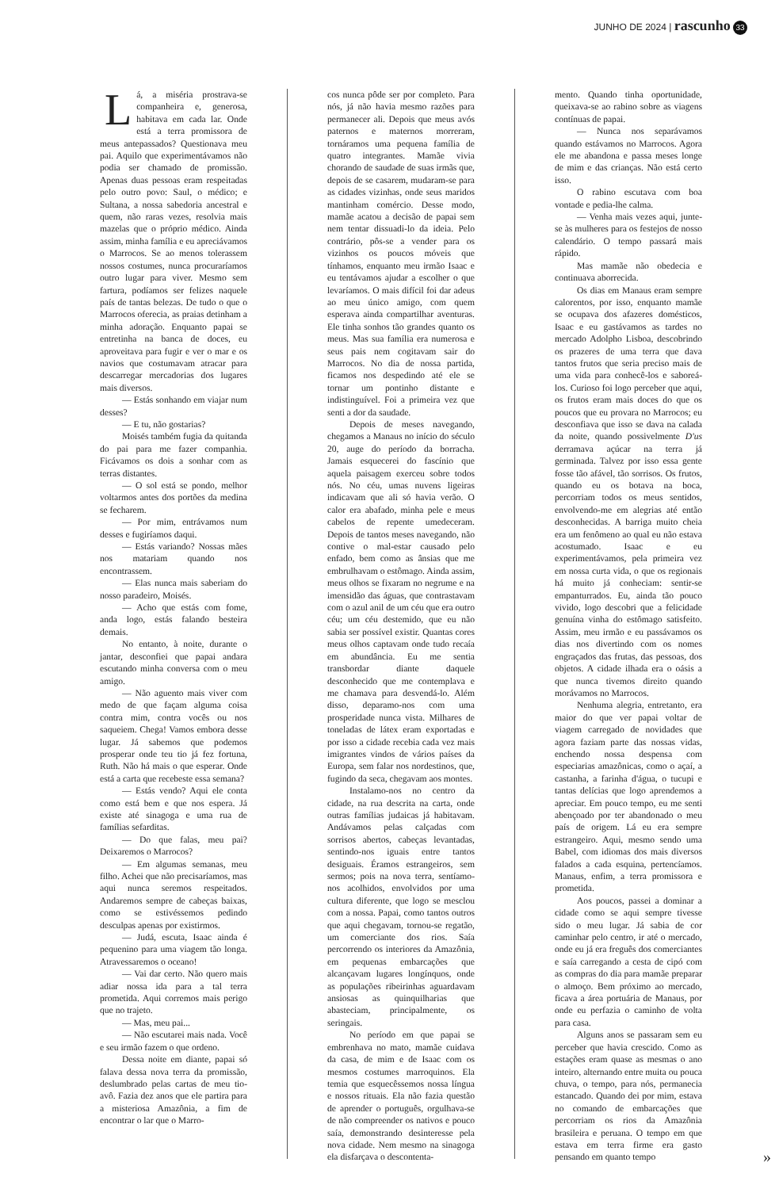JUNHO DE 2024 | rascunho 33
Lá, a miséria prostrava-se companheira e, generosa, habitava em cada lar. Onde está a terra promissora de meus antepassados? Questionava meu pai. Aquilo que experimentávamos não podia ser chamado de promissão. Apenas duas pessoas eram respeitadas pelo outro povo: Saul, o médico; e Sultana, a nossa sabedoria ancestral e quem, não raras vezes, resolvia mais mazelas que o próprio médico. Ainda assim, minha família e eu apreciávamos o Marrocos. Se ao menos tolerassem nossos costumes, nunca procuraríamos outro lugar para viver. Mesmo sem fartura, podíamos ser felizes naquele país de tantas belezas. De tudo o que o Marrocos oferecia, as praias detinham a minha adoração. Enquanto papai se entretinha na banca de doces, eu aproveitava para fugir e ver o mar e os navios que costumavam atracar para descarregar mercadorias dos lugares mais diversos.
— Estás sonhando em viajar num desses?
— E tu, não gostarias?
Moisés também fugia da quitanda do pai para me fazer companhia. Ficávamos os dois a sonhar com as terras distantes.
— O sol está se pondo, melhor voltarmos antes dos portões da medina se fecharem.
— Por mim, entrávamos num desses e fugiríamos daqui.
— Estás variando? Nossas mães nos matariam quando nos encontrassem.
— Elas nunca mais saberiam do nosso paradeiro, Moisés.
— Acho que estás com fome, anda logo, estás falando besteira demais.
No entanto, à noite, durante o jantar, desconfiei que papai andara escutando minha conversa com o meu amigo.
— Não aguento mais viver com medo de que façam alguma coisa contra mim, contra vocês ou nos saqueiem. Chega! Vamos embora desse lugar. Já sabemos que podemos prosperar onde teu tio já fez fortuna, Ruth. Não há mais o que esperar. Onde está a carta que recebeste essa semana?
— Estás vendo? Aqui ele conta como está bem e que nos espera. Já existe até sinagoga e uma rua de famílias sefarditas.
— Do que falas, meu pai? Deixaremos o Marrocos?
— Em algumas semanas, meu filho. Achei que não precisaríamos, mas aqui nunca seremos respeitados. Andaremos sempre de cabeças baixas, como se estivéssemos pedindo desculpas apenas por existirmos.
— Judá, escuta, Isaac ainda é pequenino para uma viagem tão longa. Atravessaremos o oceano!
— Vai dar certo. Não quero mais adiar nossa ida para a tal terra prometida. Aqui corremos mais perigo que no trajeto.
— Mas, meu pai...
— Não escutarei mais nada. Você e seu irmão fazem o que ordeno.
Dessa noite em diante, papai só falava dessa nova terra da promissão, deslumbrado pelas cartas de meu tio-avô. Fazia dez anos que ele partira para a misteriosa Amazônia, a fim de encontrar o lar que o Marro-
cos nunca pôde ser por completo. Para nós, já não havia mesmo razões para permanecer ali. Depois que meus avós paternos e maternos morreram, tornáramos uma pequena família de quatro integrantes. Mamãe vivia chorando de saudade de suas irmãs que, depois de se casarem, mudaram-se para as cidades vizinhas, onde seus maridos mantinham comércio. Desse modo, mamãe acatou a decisão de papai sem nem tentar dissuadi-lo da ideia. Pelo contrário, pôs-se a vender para os vizinhos os poucos móveis que tínhamos, enquanto meu irmão Isaac e eu tentávamos ajudar a escolher o que levaríamos. O mais difícil foi dar adeus ao meu único amigo, com quem esperava ainda compartilhar aventuras. Ele tinha sonhos tão grandes quanto os meus. Mas sua família era numerosa e seus pais nem cogitavam sair do Marrocos. No dia de nossa partida, ficamos nos despedindo até ele se tornar um pontinho distante e indistinguível. Foi a primeira vez que senti a dor da saudade.
Depois de meses navegando, chegamos a Manaus no início do século 20, auge do período da borracha. Jamais esquecerei do fascínio que aquela paisagem exerceu sobre todos nós. No céu, umas nuvens ligeiras indicavam que ali só havia verão. O calor era abafado, minha pele e meus cabelos de repente umedeceram. Depois de tantos meses navegando, não contive o mal-estar causado pelo enfado, bem como as ânsias que me embrulhavam o estômago. Ainda assim, meus olhos se fixaram no negrume e na imensidão das águas, que contrastavam com o azul anil de um céu que era outro céu; um céu destemido, que eu não sabia ser possível existir. Quantas cores meus olhos captavam onde tudo recaía em abundância. Eu me sentia transbordar diante daquele desconhecido que me contemplava e me chamava para desvendá-lo. Além disso, deparamo-nos com uma prosperidade nunca vista. Milhares de toneladas de látex eram exportadas e por isso a cidade recebia cada vez mais imigrantes vindos de vários países da Europa, sem falar nos nordestinos, que, fugindo da seca, chegavam aos montes.
Instalamo-nos no centro da cidade, na rua descrita na carta, onde outras famílias judaicas já habitavam. Andávamos pelas calçadas com sorrisos abertos, cabeças levantadas, sentindo-nos iguais entre tantos desiguais. Éramos estrangeiros, sem sermos; pois na nova terra, sentíamo-nos acolhidos, envolvidos por uma cultura diferente, que logo se mesclou com a nossa. Papai, como tantos outros que aqui chegavam, tornou-se regatão, um comerciante dos rios. Saía percorrendo os interiores da Amazônia, em pequenas embarcações que alcançavam lugares longínquos, onde as populações ribeirinhas aguardavam ansiosas as quinquilharias que abasteciam, principalmente, os seringais.
No período em que papai se embrenhava no mato, mamãe cuidava da casa, de mim e de Isaac com os mesmos costumes marroquinos. Ela temia que esquecêssemos nossa língua e nossos rituais. Ela não fazia questão de aprender o português, orgulhava-se de não compreender os nativos e pouco saía, demonstrando desinteresse pela nova cidade. Nem mesmo na sinagoga ela disfarçava o descontenta-
mento. Quando tinha oportunidade, queixava-se ao rabino sobre as viagens contínuas de papai.
— Nunca nos separávamos quando estávamos no Marrocos. Agora ele me abandona e passa meses longe de mim e das crianças. Não está certo isso.
O rabino escutava com boa vontade e pedia-lhe calma.
— Venha mais vezes aqui, junte-se às mulheres para os festejos de nosso calendário. O tempo passará mais rápido.
Mas mamãe não obedecia e continuava aborrecida.
Os dias em Manaus eram sempre calorentos, por isso, enquanto mamãe se ocupava dos afazeres domésticos, Isaac e eu gastávamos as tardes no mercado Adolpho Lisboa, descobrindo os prazeres de uma terra que dava tantos frutos que seria preciso mais de uma vida para conhecê-los e saboreá-los. Curioso foi logo perceber que aqui, os frutos eram mais doces do que os poucos que eu provara no Marrocos; eu desconfiava que isso se dava na calada da noite, quando possivelmente D'us derramava açúcar na terra já germinada. Talvez por isso essa gente fosse tão afável, tão sorrisos. Os frutos, quando eu os botava na boca, percorriam todos os meus sentidos, envolvendo-me em alegrias até então desconhecidas. A barriga muito cheia era um fenômeno ao qual eu não estava acostumado. Isaac e eu experimentávamos, pela primeira vez em nossa curta vida, o que os regionais há muito já conheciam: sentir-se empanturrados. Eu, ainda tão pouco vivido, logo descobri que a felicidade genuína vinha do estômago satisfeito. Assim, meu irmão e eu passávamos os dias nos divertindo com os nomes engraçados das frutas, das pessoas, dos objetos. A cidade ilhada era o oásis a que nunca tivemos direito quando morávamos no Marrocos.
Nenhuma alegria, entretanto, era maior do que ver papai voltar de viagem carregado de novidades que agora faziam parte das nossas vidas, enchendo nossa despensa com especiarias amazônicas, como o açaí, a castanha, a farinha d'água, o tucupi e tantas delícias que logo aprendemos a apreciar. Em pouco tempo, eu me senti abençoado por ter abandonado o meu país de origem. Lá eu era sempre estrangeiro. Aqui, mesmo sendo uma Babel, com idiomas dos mais diversos falados a cada esquina, pertencíamos. Manaus, enfim, a terra promissora e prometida.
Aos poucos, passei a dominar a cidade como se aqui sempre tivesse sido o meu lugar. Já sabia de cor caminhar pelo centro, ir até o mercado, onde eu já era freguês dos comerciantes e saía carregando a cesta de cipó com as compras do dia para mamãe preparar o almoço. Bem próximo ao mercado, ficava a área portuária de Manaus, por onde eu perfazia o caminho de volta para casa.
Alguns anos se passaram sem eu perceber que havia crescido. Como as estações eram quase as mesmas o ano inteiro, alternando entre muita ou pouca chuva, o tempo, para nós, permanecia estancado. Quando dei por mim, estava no comando de embarcações que percorriam os rios da Amazônia brasileira e peruana. O tempo em que estava em terra firme era gasto pensando em quanto tempo
»